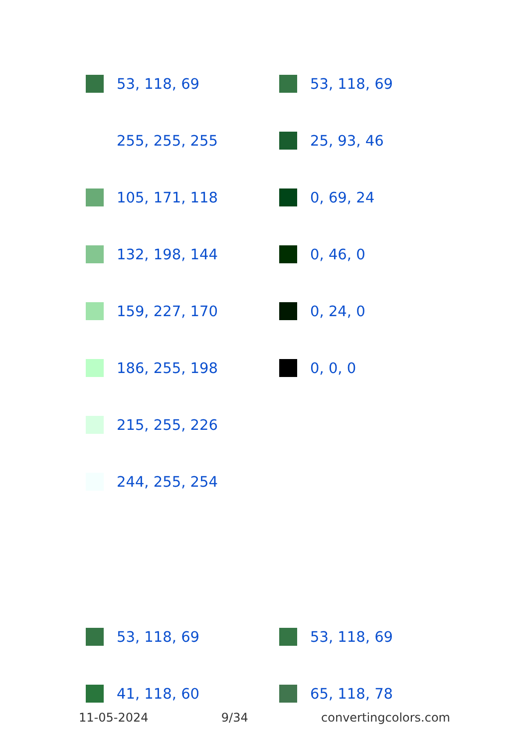53, 118, 69
255, 255, 255
105, 171, 118
132, 198, 144
159, 227, 170
186, 255, 198
215, 255, 226
244, 255, 254
53, 118, 69
25, 93, 46
0, 69, 24
0, 46, 0
0, 24, 0
0, 0, 0
53, 118, 69
41, 118, 60
53, 118, 69
65, 118, 78
11-05-2024 9/34 convertingcolors.com